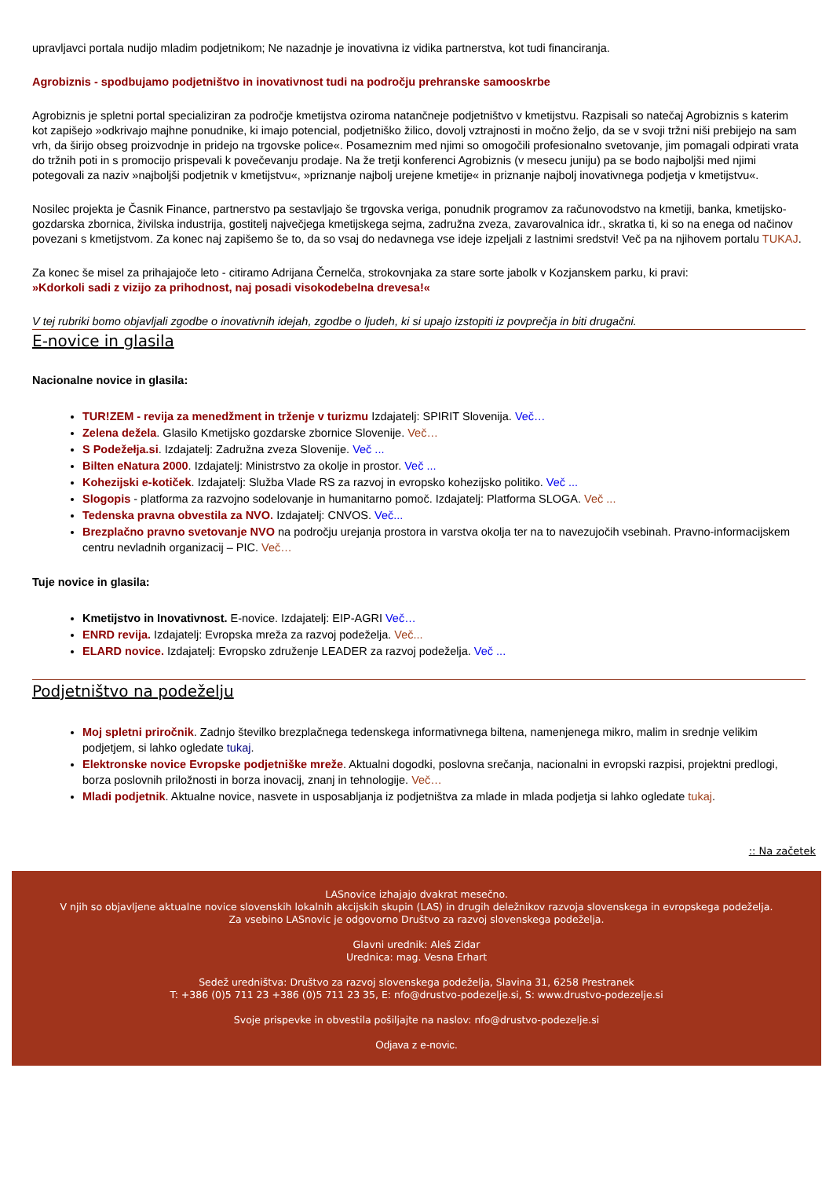upravljavci portala nudijo mladim podjetnikom; Ne nazadnje je inovativna iz vidika partnerstva, kot tudi financiranja.
Agrobiznis - spodbujamo podjetništvo in inovativnost tudi na področju prehranske samooskrbe
Agrobiznis je spletni portal specializiran za področje kmetijstva oziroma natančneje podjetništvo v kmetijstvu. Razpisali so natečaj Agrobiznis s katerim kot zapišejo »odkrivajo majhne ponudnike, ki imajo potencial, podjetniško žilico, dovolj vztrajnosti in močno željo, da se v svoji tržni niši prebijejo na sam vrh, da širijo obseg proizvodnje in pridejo na trgovske police«. Posameznim med njimi so omogočili profesionalno svetovanje, jim pomagali odpirati vrata do tržnih poti in s promocijo prispevali k povečevanju prodaje. Na že tretji konferenci Agrobiznis (v mesecu juniju) pa se bodo najboljši med njimi potegovali za naziv »najboljši podjetnik v kmetijstvu«, »priznanje najbolj urejene kmetije« in priznanje najbolj inovativnega podjetja v kmetijstvu«.
Nosilec projekta je Časnik Finance, partnerstvo pa sestavljajo še trgovska veriga, ponudnik programov za računovodstvo na kmetiji, banka, kmetijsko-gozdarska zbornica, živilska industrija, gostitelj največjega kmetijskega sejma, zadružna zveza, zavarovalnica idr., skratka ti, ki so na enega od načinov povezani s kmetijstvom. Za konec naj zapišemo še to, da so vsaj do nedavnega vse ideje izpeljali z lastnimi sredstvi! Več pa na njihovem portalu TUKAJ.
Za konec še misel za prihajajoče leto - citiramo Adrijana Černelča, strokovnjaka za stare sorte jabolk v Kozjanskem parku, ki pravi:
»Kdorkoli sadi z vizijo za prihodnost, naj posadi visokodebelna drevesa!«
V tej rubriki bomo objavljali zgodbe o inovativnih idejah, zgodbe o ljudeh, ki si upajo izstopiti iz povprečja in biti drugačni.
E-novice in glasila
Nacionalne novice in glasila:
TUR!ZEM - revija za menedžment in trženje v turizmu Izdajatelj: SPIRIT Slovenija. Več…
Zelena dežela. Glasilo Kmetijsko gozdarske zbornice Slovenije. Več…
S Podežełja.si. Izdajatelj: Zadružna zveza Slovenije. Več ...
Bilten eNatura 2000. Izdajatelj: Ministrstvo za okolje in prostor. Več ...
Kohezijski e-kotiček. Izdajatelj: Služba Vlade RS za razvoj in evropsko kohezijsko politiko. Več ...
Slogopis - platforma za razvojno sodelovanje in humanitarno pomoč. Izdajatelj: Platforma SLOGA. Več ...
Tedenska pravna obvestila za NVO. Izdajatelj: CNVOS. Več...
Brezplačno pravno svetovanje NVO na področju urejanja prostora in varstva okolja ter na to navezujočih vsebinah. Pravno-informacijskem centru nevladnih organizacij – PIC. Več…
Tuje novice in glasila:
Kmetijstvo in Inovativnost. E-novice. Izdajatelj: EIP-AGRI Več…
ENRD revija. Izdajatelj: Evropska mreža za razvoj podeželja. Več...
ELARD novice. Izdajatelj: Evropsko združenje LEADER za razvoj podeželja. Več ...
Podjetništvo na podeželju
Moj spletni priročnik. Zadnjo številko brezplačnega tedenskega informativnega biltena, namenjenega mikro, malim in srednje velikim podjetjem, si lahko ogledate tukaj.
Elektronske novice Evropske podjetniške mreže. Aktualni dogodki, poslovna srečanja, nacionalni in evropski razpisi, projektni predlogi, borza poslovnih priložnosti in borza inovacij, znanj in tehnologije. Več…
Mladi podjetnik. Aktualne novice, nasvete in usposabljanja iz podjetništva za mlade in mlada podjetja si lahko ogledate tukaj.
:: Na začetek
LASnovice izhajajo dvakrat mesečno.
V njih so objavljene aktualne novice slovenskih lokalnih akcijskih skupin (LAS) in drugih deležnikov razvoja slovenskega in evropskega podeželja.
Za vsebino LASnovic je odgovorno Društvo za razvoj slovenskega podeželja.
Glavni urednik: Aleš Zidar
Urednica: mag. Vesna Erhart
Sedež uredništva: Društvo za razvoj slovenskega podeželja, Slavina 31, 6258 Prestranek
T: +386 (0)5 711 23 +386 (0)5 711 23 35, E: nfo@drustvo-podezelje.si, S: www.drustvo-podezelje.si
Svoje prispevke in obvestila pošiljajte na naslov: nfo@drustvo-podezelje.si
Odjava z e-novic.